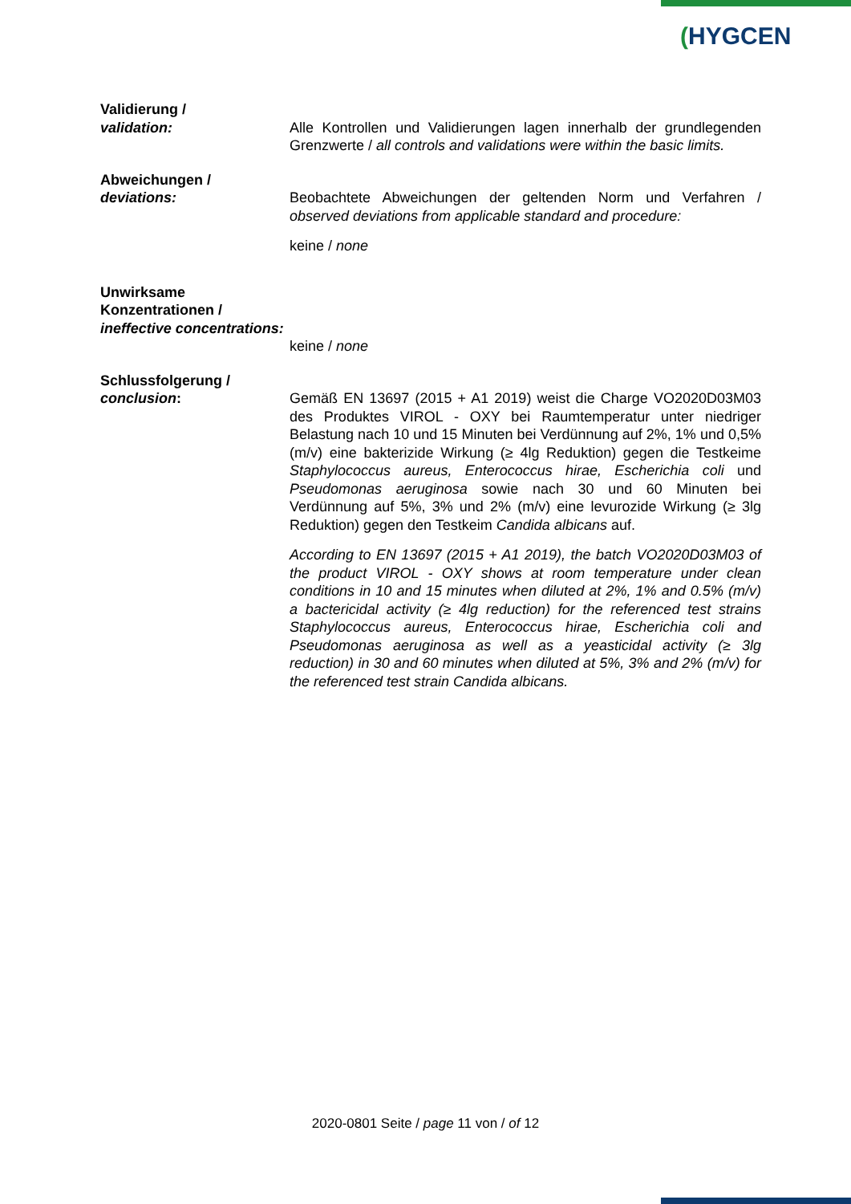(HYGCEN
Validierung /
validation:
Alle Kontrollen und Validierungen lagen innerhalb der grundlegenden Grenzwerte / all controls and validations were within the basic limits.
Abweichungen /
deviations:
Beobachtete Abweichungen der geltenden Norm und Verfahren / observed deviations from applicable standard and procedure:
keine / none
Unwirksame Konzentrationen /
ineffective concentrations:
keine / none
Schlussfolgerung /
conclusion:
Gemäß EN 13697 (2015 + A1 2019) weist die Charge VO2020D03M03 des Produktes VIROL - OXY bei Raumtemperatur unter niedriger Belastung nach 10 und 15 Minuten bei Verdünnung auf 2%, 1% und 0,5% (m/v) eine bakterizide Wirkung (≥ 4lg Reduktion) gegen die Testkeime Staphylococcus aureus, Enterococcus hirae, Escherichia coli und Pseudomonas aeruginosa sowie nach 30 und 60 Minuten bei Verdünnung auf 5%, 3% und 2% (m/v) eine levurozide Wirkung (≥ 3lg Reduktion) gegen den Testkeim Candida albicans auf.
According to EN 13697 (2015 + A1 2019), the batch VO2020D03M03 of the product VIROL - OXY shows at room temperature under clean conditions in 10 and 15 minutes when diluted at 2%, 1% and 0.5% (m/v) a bactericidal activity (≥ 4lg reduction) for the referenced test strains Staphylococcus aureus, Enterococcus hirae, Escherichia coli and Pseudomonas aeruginosa as well as a yeasticidal activity (≥ 3lg reduction) in 30 and 60 minutes when diluted at 5%, 3% and 2% (m/v) for the referenced test strain Candida albicans.
2020-0801 Seite / page 11 von / of 12